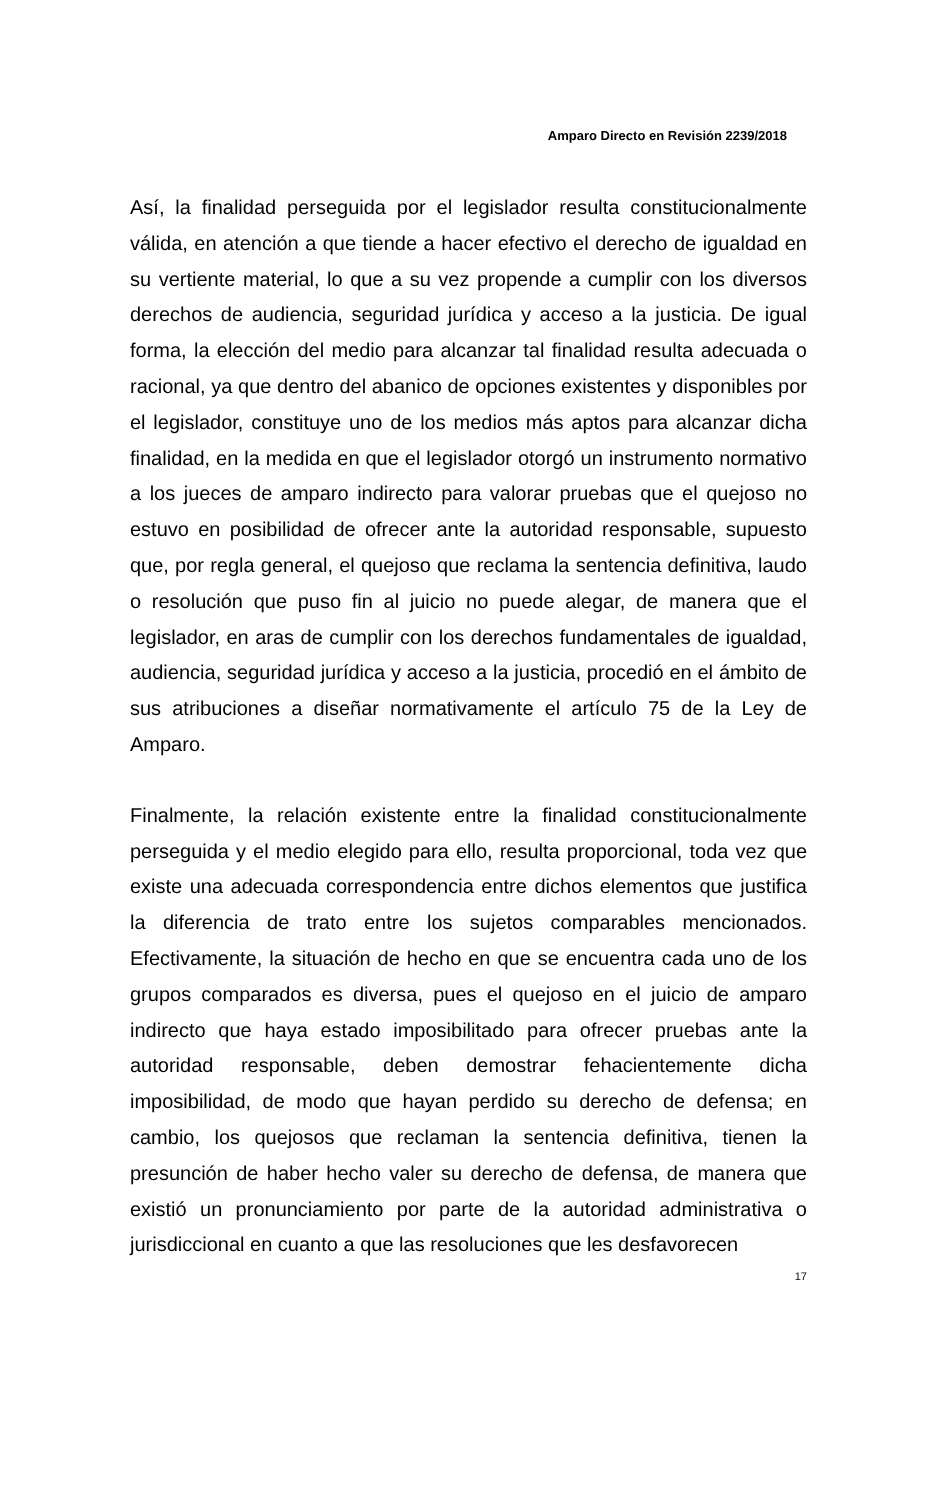Amparo Directo en Revisión 2239/2018
Así, la finalidad perseguida por el legislador resulta constitucionalmente válida, en atención a que tiende a hacer efectivo el derecho de igualdad en su vertiente material, lo que a su vez propende a cumplir con los diversos derechos de audiencia, seguridad jurídica y acceso a la justicia. De igual forma, la elección del medio para alcanzar tal finalidad resulta adecuada o racional, ya que dentro del abanico de opciones existentes y disponibles por el legislador, constituye uno de los medios más aptos para alcanzar dicha finalidad, en la medida en que el legislador otorgó un instrumento normativo a los jueces de amparo indirecto para valorar pruebas que el quejoso no estuvo en posibilidad de ofrecer ante la autoridad responsable, supuesto que, por regla general, el quejoso que reclama la sentencia definitiva, laudo o resolución que puso fin al juicio no puede alegar, de manera que el legislador, en aras de cumplir con los derechos fundamentales de igualdad, audiencia, seguridad jurídica y acceso a la justicia, procedió en el ámbito de sus atribuciones a diseñar normativamente el artículo 75 de la Ley de Amparo.
Finalmente, la relación existente entre la finalidad constitucionalmente perseguida y el medio elegido para ello, resulta proporcional, toda vez que existe una adecuada correspondencia entre dichos elementos que justifica la diferencia de trato entre los sujetos comparables mencionados. Efectivamente, la situación de hecho en que se encuentra cada uno de los grupos comparados es diversa, pues el quejoso en el juicio de amparo indirecto que haya estado imposibilitado para ofrecer pruebas ante la autoridad responsable, deben demostrar fehacientemente dicha imposibilidad, de modo que hayan perdido su derecho de defensa; en cambio, los quejosos que reclaman la sentencia definitiva, tienen la presunción de haber hecho valer su derecho de defensa, de manera que existió un pronunciamiento por parte de la autoridad administrativa o jurisdiccional en cuanto a que las resoluciones que les desfavorecen
17